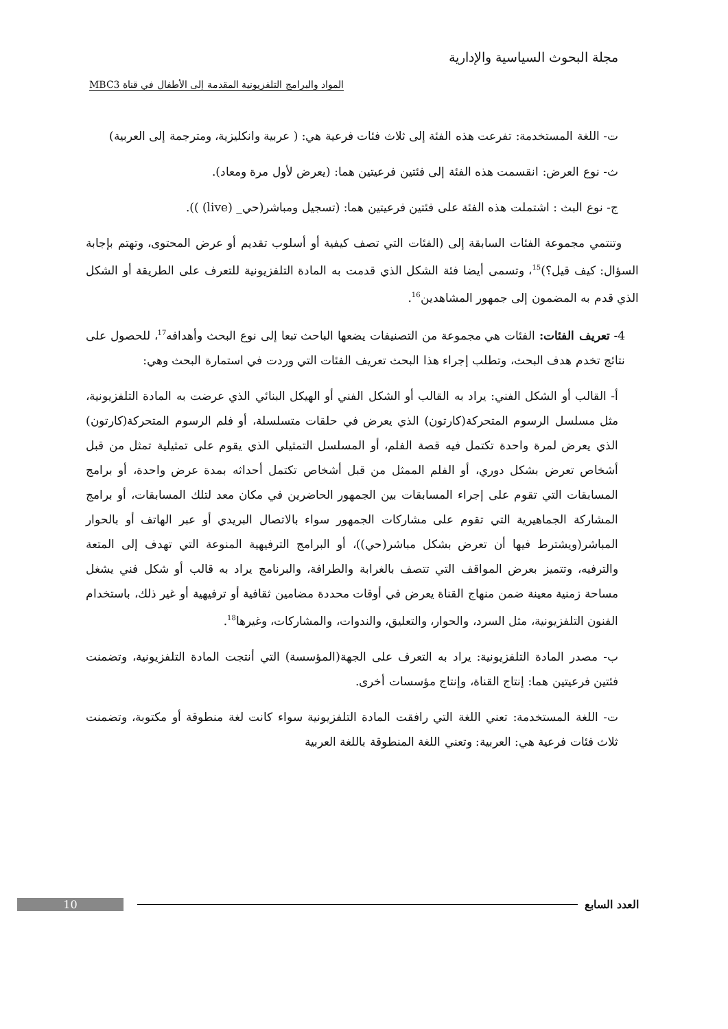مجلة البحوث السياسية والإدارية
المواد والبرامج التلفزيونية المقدمة إلى الأطفال في قناة MBC3
ت- اللغة المستخدمة: تفرعت هذه الفئة إلى ثلاث فئات فرعية هي: ( عربية وانكليزية، ومترجمة إلى العربية)
ث- نوع العرض: انقسمت هذه الفئة إلى فئتين فرعيتين هما: (يعرض لأول مرة ومعاد).
ج- نوع البث : اشتملت هذه الفئة على فئتين فرعيتين هما: (تسجيل ومباشر(حي_ (live) )).
وتنتمي مجموعة الفئات السابقة إلى (الفئات التي تصف كيفية أو أسلوب تقديم أو عرض المحتوى، وتهتم بإجابة السؤال: كيف قيل؟)<sup>15</sup>، وتسمى أيضا فئة الشكل الذي قدمت به المادة التلفزيونية للتعرف على الطريقة أو الشكل الذي قدم به المضمون إلى جمهور المشاهدين<sup>16</sup>.
4- تعريف الفئات: الفئات هي مجموعة من التصنيفات يضعها الباحث تبعا إلى نوع البحث وأهدافه<sup>17</sup>، للحصول على نتائج تخدم هدف البحث، وتطلب إجراء هذا البحث تعريف الفئات التي وردت في استمارة البحث وهي:
أ- القالب أو الشكل الفني: يراد به القالب أو الشكل الفني أو الهيكل البنائي الذي عرضت به المادة التلفزيونية، مثل مسلسل الرسوم المتحركة(كارتون) الذي يعرض في حلقات متسلسلة، أو فلم الرسوم المتحركة(كارتون) الذي يعرض لمرة واحدة تكتمل فيه قصة الفلم، أو المسلسل التمثيلي الذي يقوم على تمثيلية تمثل من قبل أشخاص تعرض بشكل دوري، أو الفلم الممثل من قبل أشخاص تكتمل أحداثه بمدة عرض واحدة، أو برامج المسابقات التي تقوم على إجراء المسابقات بين الجمهور الحاضرين في مكان معد لتلك المسابقات، أو برامج المشاركة الجماهيرية التي تقوم على مشاركات الجمهور سواء بالاتصال البريدي أو عبر الهاتف أو بالحوار المباشر(ويشترط فيها أن تعرض بشكل مباشر(حي))، أو البرامج الترفيهية المنوعة التي تهدف إلى المتعة والترفيه، وتتميز بعرض المواقف التي تتصف بالغرابة والطرافة، والبرنامج يراد به قالب أو شكل فني يشغل مساحة زمنية معينة ضمن منهاج القناة يعرض في أوقات محددة مضامين ثقافية أو ترفيهية أو غير ذلك، باستخدام الفنون التلفزيونية، مثل السرد، والحوار، والتعليق، والندوات، والمشاركات، وغيرها<sup>18</sup>.
ب- مصدر المادة التلفزيونية: يراد به التعرف على الجهة(المؤسسة) التي أنتجت المادة التلفزيونية، وتضمنت فئتين فرعيتين هما: إنتاج القناة، وإنتاج مؤسسات أخرى.
ت- اللغة المستخدمة: تعني اللغة التي رافقت المادة التلفزيونية سواء كانت لغة منطوقة أو مكتوبة، وتضمنت ثلاث فئات فرعية هي: العربية: وتعني اللغة المنطوقة باللغة العربية
10 العدد السابع